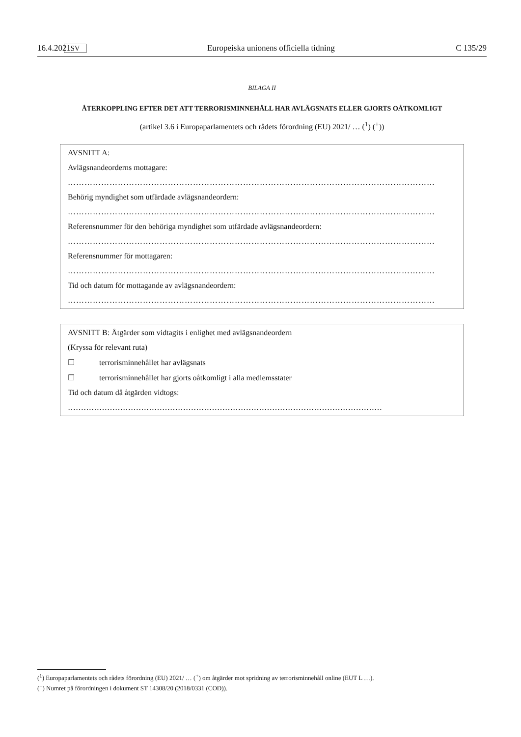16.4.2021 SV Europeiska unionens officiella tidning C 135/29
BILAGA II
ÅTERKOPPLING EFTER DET ATT TERRORISMINNEHÅLL HAR AVLÄGSNATS ELLER GJORTS OÅTKOMLIGT
(artikel 3.6 i Europaparlamentets och rådets förordning (EU) 2021/ … (<sup>1</sup>) (<sup>+</sup>))
AVSNITT A:
Avlägsnandeorderns mottagare:
……………………………………………………………………………………………………………………
Behörig myndighet som utfärdade avlägsnandeordern:
……………………………………………………………………………………………………………………
Referensnummer för den behöriga myndighet som utfärdade avlägsnandeordern:
……………………………………………………………………………………………………………………
Referensnummer för mottagaren:
……………………………………………………………………………………………………………………
Tid och datum för mottagande av avlägsnandeordern:
……………………………………………………………………………………………………………………
AVSNITT B: Åtgärder som vidtagits i enlighet med avlägsnandeordern
(Kryssa för relevant ruta)
☐ terrorisminnehållet har avlägsnats
☐ terrorisminnehållet har gjorts oåtkomligt i alla medlemsstater
Tid och datum då åtgärden vidtogs:
…………………………………………………………………………………………………………
(<sup>1</sup>) Europaparlamentets och rådets förordning (EU) 2021/ … (<sup>+</sup>) om åtgärder mot spridning av terrorisminnehåll online (EUT L …).
(<sup>+</sup>) Numret på förordningen i dokument ST 14308/20 (2018/0331 (COD)).